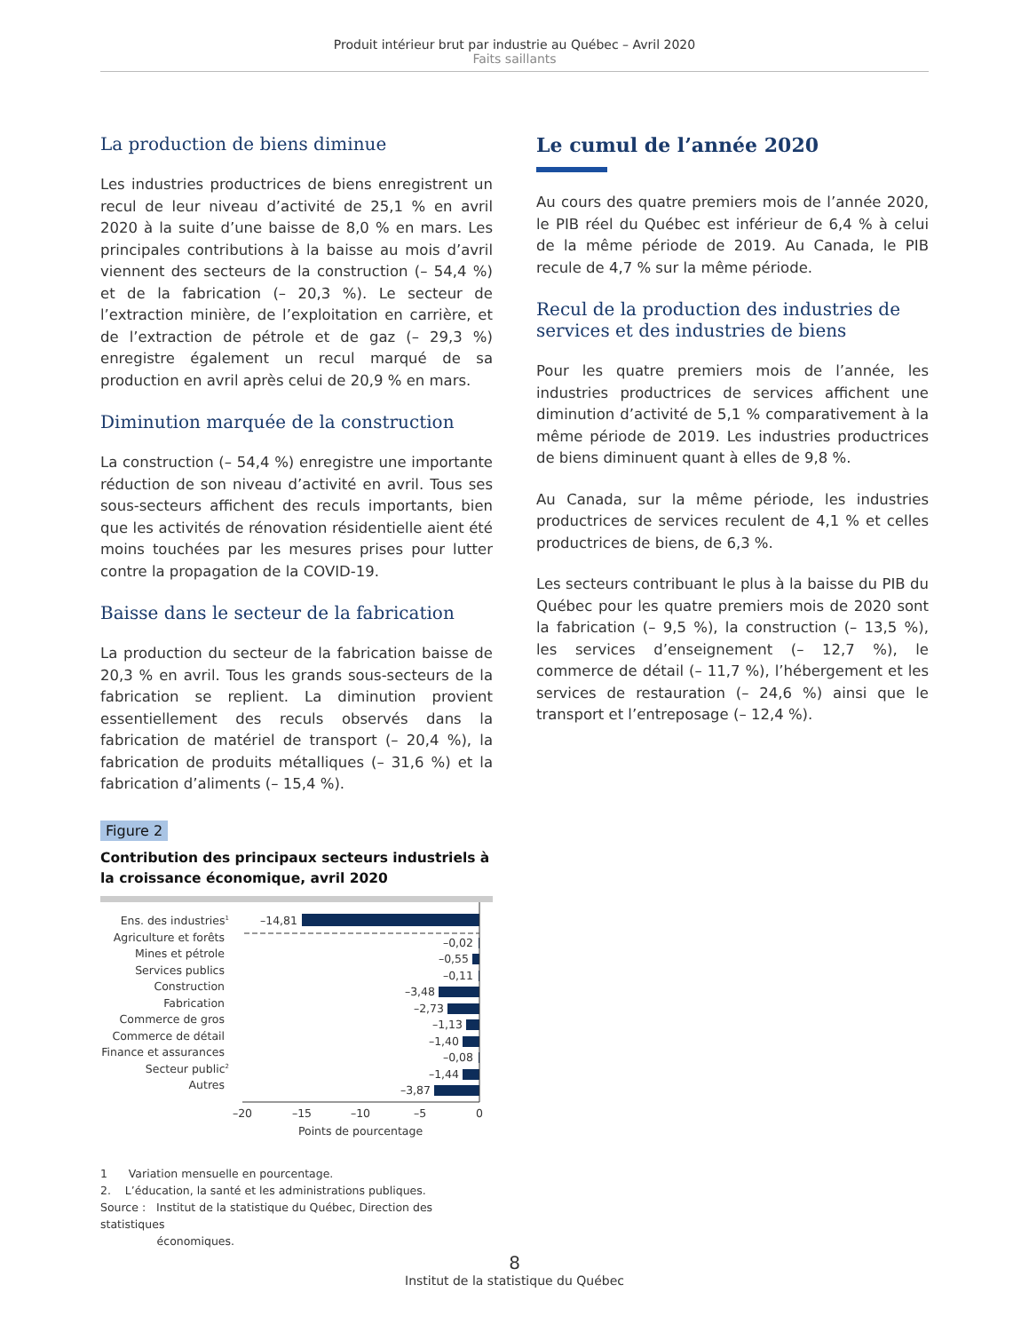Produit intérieur brut par industrie au Québec – Avril 2020
Faits saillants
La production de biens diminue
Les industries productrices de biens enregistrent un recul de leur niveau d’activité de 25,1 % en avril 2020 à la suite d’une baisse de 8,0 % en mars. Les principales contributions à la baisse au mois d’avril viennent des secteurs de la construction (– 54,4 %) et de la fabrication (– 20,3 %). Le secteur de l’extraction minière, de l’exploitation en carrière, et de l’extraction de pétrole et de gaz (– 29,3 %) enregistre également un recul marqué de sa production en avril après celui de 20,9 % en mars.
Diminution marquée de la construction
La construction (– 54,4 %) enregistre une importante réduction de son niveau d’activité en avril. Tous ses sous-secteurs affichent des reculs importants, bien que les activités de rénovation résidentielle aient été moins touchées par les mesures prises pour lutter contre la propagation de la COVID-19.
Baisse dans le secteur de la fabrication
La production du secteur de la fabrication baisse de 20,3 % en avril. Tous les grands sous-secteurs de la fabrication se replient. La diminution provient essentiellement des reculs observés dans la fabrication de matériel de transport (– 20,4 %), la fabrication de produits métalliques (– 31,6 %) et la fabrication d’aliments (– 15,4 %).
Figure 2
Contribution des principaux secteurs industriels à la croissance économique, avril 2020
Ens. des industries1
Agriculture et forêts
Mines et pétrole
Services publics
Construction
Fabrication
Commerce de gros
Commerce de détail
Finance et assurances
Secteur public2
Autres
–14,81
–0,02
–0,55
–0,11
–3,48
–2,73
–1,13
–1,40
–0,08
–1,44
–3,87
–20
–15
–10
–5
0
Points de pourcentage
1 Variation mensuelle en pourcentage.
2. L’éducation, la santé et les administrations publiques.
Source : Institut de la statistique du Québec, Direction des statistiques
économiques.
Le cumul de l’année 2020
Au cours des quatre premiers mois de l’année 2020, le PIB réel du Québec est inférieur de 6,4 % à celui de la même période de 2019. Au Canada, le PIB recule de 4,7 % sur la même période.
Recul de la production des industries de services et des industries de biens
Pour les quatre premiers mois de l’année, les industries productrices de services affichent une diminution d’activité de 5,1 % comparativement à la même période de 2019. Les industries productrices de biens diminuent quant à elles de 9,8 %.
Au Canada, sur la même période, les industries productrices de services reculent de 4,1 % et celles productrices de biens, de 6,3 %.
Les secteurs contribuant le plus à la baisse du PIB du Québec pour les quatre premiers mois de 2020 sont la fabrication (– 9,5 %), la construction (– 13,5 %), les services d’enseignement (– 12,7 %), le commerce de détail (– 11,7 %), l’hébergement et les services de restauration (– 24,6 %) ainsi que le transport et l’entreposage (– 12,4 %).
8
Institut de la statistique du Québec